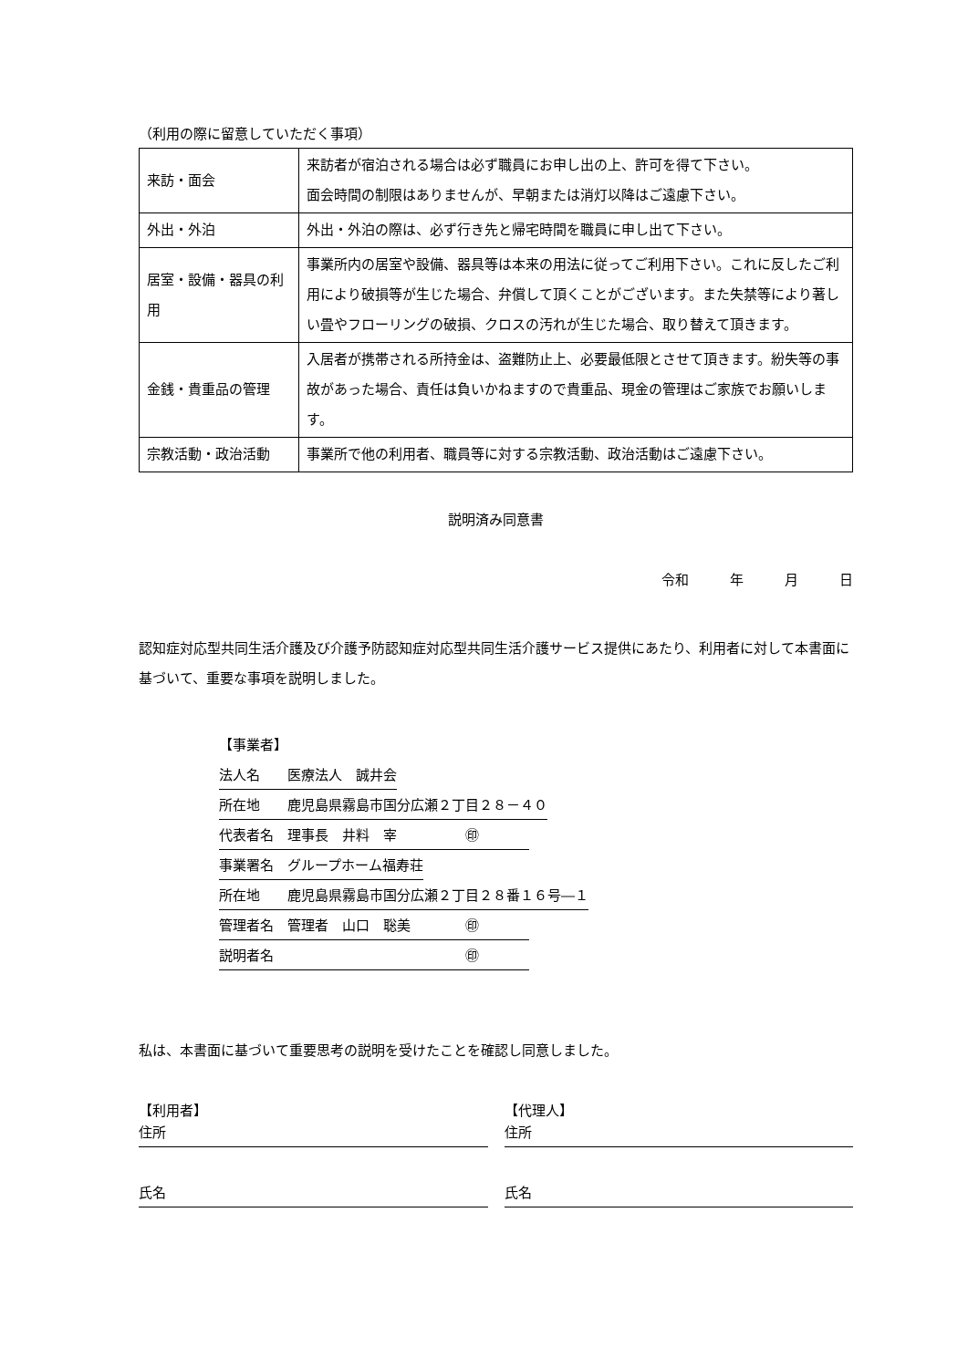（利用の際に留意していただく事項）
| 来訪・面会 | 来訪者が宿泊される場合は必ず職員にお申し出の上、許可を得て下さい。 面会時間の制限はありませんが、早朝または消灯以降はご遠慮下さい。 |
| 外出・外泊 | 外出・外泊の際は、必ず行き先と帰宅時間を職員に申し出て下さい。 |
| 居室・設備・器具の利用 | 事業所内の居室や設備、器具等は本来の用法に従ってご利用下さい。これに反したご利用により破損等が生じた場合、弁償して頂くことがございます。また失禁等により著しい畳やフローリングの破損、クロスの汚れが生じた場合、取り替えて頂きます。 |
| 金銭・貴重品の管理 | 入居者が携帯される所持金は、盗難防止上、必要最低限とさせて頂きます。紛失等の事故があった場合、責任は負いかねますので貴重品、現金の管理はご家族でお願いします。 |
| 宗教活動・政治活動 | 事業所で他の利用者、職員等に対する宗教活動、政治活動はご遠慮下さい。 |
説明済み同意書
令和　　　年　　　月　　　日
認知症対応型共同生活介護及び介護予防認知症対応型共同生活介護サービス提供にあたり、利用者に対して本書面に基づいて、重要な事項を説明しました。
【事業者】
法人名　　医療法人　誠井会
所在地　　鹿児島県霧島市国分広瀬２丁目２８－４０
代表者名　理事長　井料　宰　　　　　㊞
事業署名　グループホーム福寿荘
所在地　　鹿児島県霧島市国分広瀬２丁目２８番１６号―１
管理者名　管理者　山口　聡美　　　　㊞
説明者名　　　　　　　　　　　　　　㊞
私は、本書面に基づいて重要思考の説明を受けたことを確認し同意しました。
【利用者】
住所
氏名
【代理人】
住所
氏名